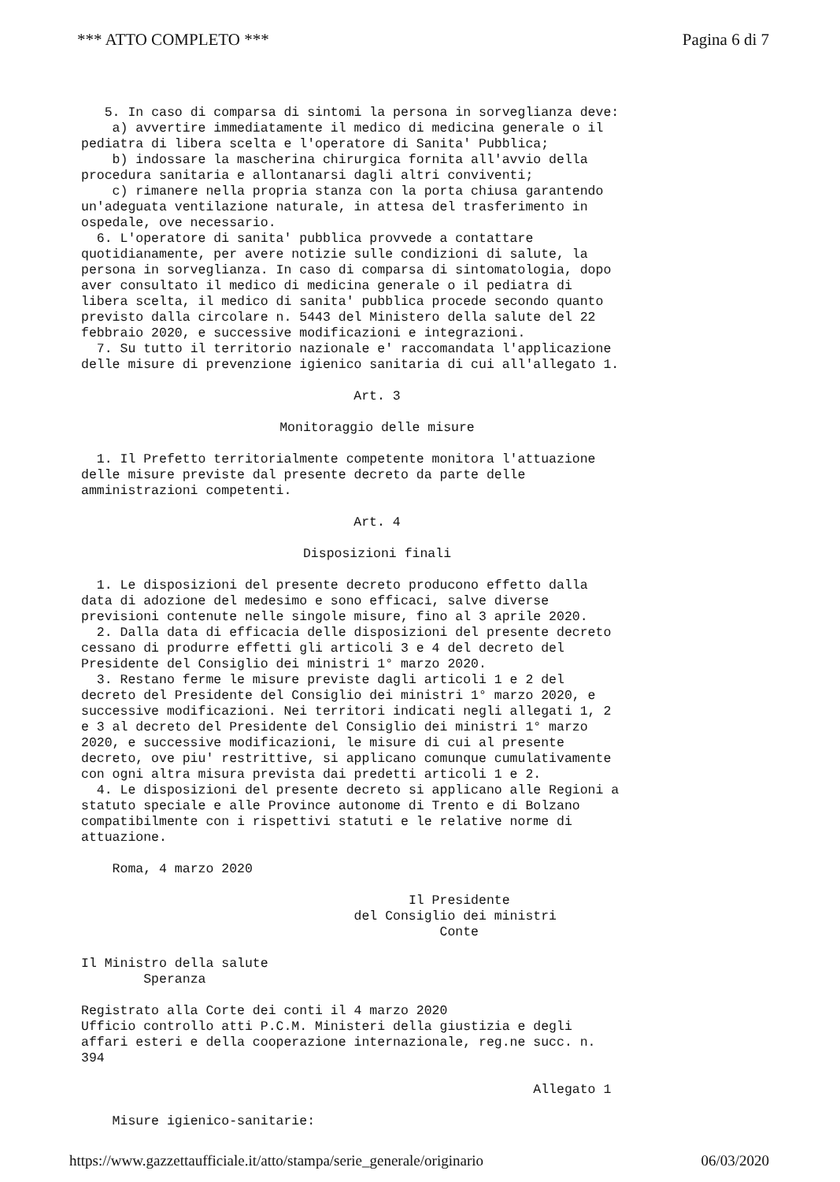*** ATTO COMPLETO *** Pagina 6 di 7
5. In caso di comparsa di sintomi la persona in sorveglianza deve: a) avvertire immediatamente il medico di medicina generale o il pediatra di libera scelta e l'operatore di Sanita' Pubblica; b) indossare la mascherina chirurgica fornita all'avvio della procedura sanitaria e allontanarsi dagli altri conviventi; c) rimanere nella propria stanza con la porta chiusa garantendo un'adeguata ventilazione naturale, in attesa del trasferimento in ospedale, ove necessario. 6. L'operatore di sanita' pubblica provvede a contattare quotidianamente, per avere notizie sulle condizioni di salute, la persona in sorveglianza. In caso di comparsa di sintomatologia, dopo aver consultato il medico di medicina generale o il pediatra di libera scelta, il medico di sanita' pubblica procede secondo quanto previsto dalla circolare n. 5443 del Ministero della salute del 22 febbraio 2020, e successive modificazioni e integrazioni. 7. Su tutto il territorio nazionale e' raccomandata l'applicazione delle misure di prevenzione igienico sanitaria di cui all'allegato 1.
Art. 3
Monitoraggio delle misure
1. Il Prefetto territorialmente competente monitora l'attuazione delle misure previste dal presente decreto da parte delle amministrazioni competenti.
Art. 4
Disposizioni finali
1. Le disposizioni del presente decreto producono effetto dalla data di adozione del medesimo e sono efficaci, salve diverse previsioni contenute nelle singole misure, fino al 3 aprile 2020. 2. Dalla data di efficacia delle disposizioni del presente decreto cessano di produrre effetti gli articoli 3 e 4 del decreto del Presidente del Consiglio dei ministri 1° marzo 2020. 3. Restano ferme le misure previste dagli articoli 1 e 2 del decreto del Presidente del Consiglio dei ministri 1° marzo 2020, e successive modificazioni. Nei territori indicati negli allegati 1, 2 e 3 al decreto del Presidente del Consiglio dei ministri 1° marzo 2020, e successive modificazioni, le misure di cui al presente decreto, ove piu' restrittive, si applicano comunque cumulativamente con ogni altra misura prevista dai predetti articoli 1 e 2. 4. Le disposizioni del presente decreto si applicano alle Regioni a statuto speciale e alle Province autonome di Trento e di Bolzano compatibilmente con i rispettivi statuti e le relative norme di attuazione. Roma, 4 marzo 2020 Il Presidente del Consiglio dei ministri Conte Il Ministro della salute Speranza Registrato alla Corte dei conti il 4 marzo 2020 Ufficio controllo atti P.C.M. Ministeri della giustizia e degli affari esteri e della cooperazione internazionale, reg.ne succ. n. 394 Allegato 1 Misure igienico-sanitarie:
https://www.gazzettaufficiale.it/atto/stampa/serie_generale/originario 06/03/2020